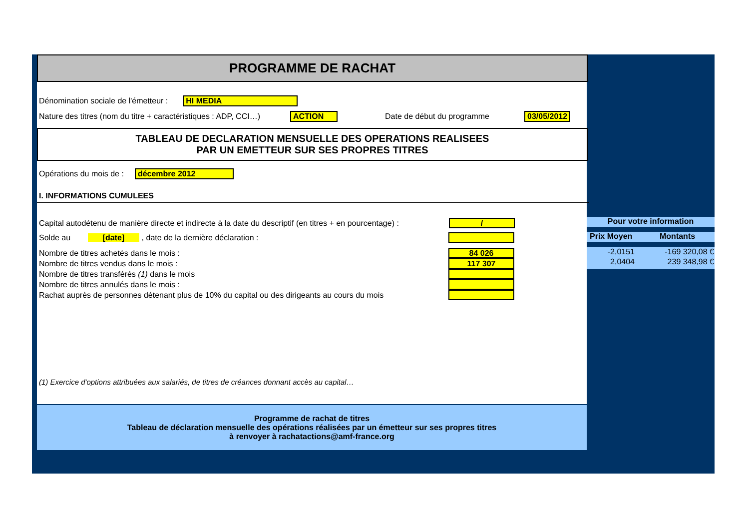PROGRAMME DE RACHAT
Dénomination sociale de l'émetteur : HI MEDIA
Nature des titres (nom du titre + caractéristiques : ADP, CCI…) ACTION Date de début du programme 03/05/2012
TABLEAU DE DECLARATION MENSUELLE DES OPERATIONS REALISEES
PAR UN EMETTEUR SUR SES PROPRES TITRES
Opérations du mois de : décembre 2012
I. INFORMATIONS CUMULEES
Pour votre information
Prix Moyen Montants
| -2,0151 | -169 320,08 € |
| 2,0404 | 239 348,98 € |
Capital autodétenu de manière directe et indirecte à la date du descriptif (en titres + en pourcentage) : /
Solde au [date] , date de la dernière déclaration :
Nombre de titres achetés dans le mois : 84 026
Nombre de titres vendus dans le mois : 117 307
Nombre de titres transférés (1) dans le mois
Nombre de titres annulés dans le mois :
Rachat auprès de personnes détenant plus de 10% du capital ou des dirigeants au cours du mois
(1) Exercice d'options attribuées aux salariés, de titres de créances donnant accès au capital…
Programme de rachat de titres
Tableau de déclaration mensuelle des opérations réalisées par un émetteur sur ses propres titres
à renvoyer à rachatactions@amf-france.org